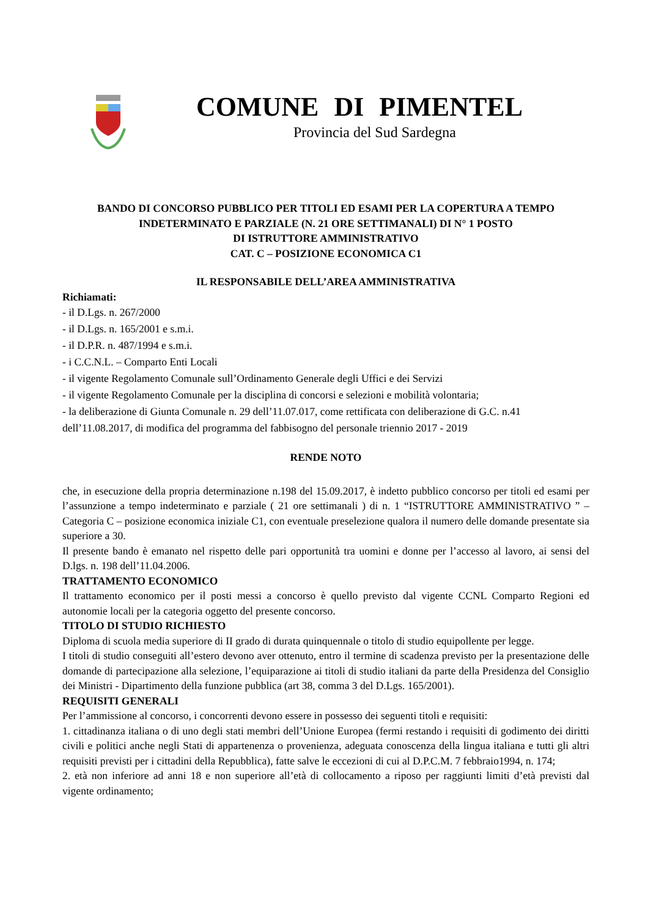COMUNE DI PIMENTEL
Provincia del Sud Sardegna
BANDO DI CONCORSO PUBBLICO PER TITOLI ED ESAMI PER LA COPERTURA A TEMPO INDETERMINATO E PARZIALE (N. 21 ORE SETTIMANALI) DI N° 1 POSTO
DI ISTRUTTORE AMMINISTRATIVO
CAT. C – POSIZIONE ECONOMICA C1
IL RESPONSABILE DELL’AREA AMMINISTRATIVA
Richiamati:
- il D.Lgs. n. 267/2000
- il D.Lgs. n. 165/2001 e s.m.i.
- il D.P.R. n. 487/1994 e s.m.i.
- i C.C.N.L. – Comparto Enti Locali
- il vigente Regolamento Comunale sull’Ordinamento Generale degli Uffici e dei Servizi
- il vigente Regolamento Comunale per la disciplina di concorsi e selezioni e mobilità volontaria;
- la deliberazione di Giunta Comunale n. 29 dell’11.07.017, come rettificata con deliberazione di G.C. n.41 dell’11.08.2017, di modifica del programma del fabbisogno del personale triennio 2017 - 2019
RENDE NOTO
che, in esecuzione della propria determinazione n.198 del 15.09.2017, è indetto pubblico concorso per titoli ed esami per l’assunzione a tempo indeterminato e parziale ( 21 ore settimanali ) di n. 1 “ISTRUTTORE AMMINISTRATIVO ” – Categoria C – posizione economica iniziale C1, con eventuale preselezione qualora il numero delle domande presentate sia superiore a 30.
Il presente bando è emanato nel rispetto delle pari opportunità tra uomini e donne per l’accesso al lavoro, ai sensi del D.lgs. n. 198 dell’11.04.2006.
TRATTAMENTO ECONOMICO
Il trattamento economico per il posti messi a concorso è quello previsto dal vigente CCNL Comparto Regioni ed autonomie locali per la categoria oggetto del presente concorso.
TITOLO DI STUDIO RICHIESTO
Diploma di scuola media superiore di II grado di durata quinquennale o titolo di studio equipollente per legge.
I titoli di studio conseguiti all’estero devono aver ottenuto, entro il termine di scadenza previsto per la presentazione delle domande di partecipazione alla selezione, l’equiparazione ai titoli di studio italiani da parte della Presidenza del Consiglio dei Ministri - Dipartimento della funzione pubblica (art 38, comma 3 del D.Lgs. 165/2001).
REQUISITI GENERALI
Per l’ammissione al concorso, i concorrenti devono essere in possesso dei seguenti titoli e requisiti:
1. cittadinanza italiana o di uno degli stati membri dell’Unione Europea (fermi restando i requisiti di godimento dei diritti civili e politici anche negli Stati di appartenenza o provenienza, adeguata conoscenza della lingua italiana e tutti gli altri requisiti previsti per i cittadini della Repubblica), fatte salve le eccezioni di cui al D.P.C.M. 7 febbraio1994, n. 174;
2. età non inferiore ad anni 18 e non superiore all’età di collocamento a riposo per raggiunti limiti d’età previsti dal vigente ordinamento;